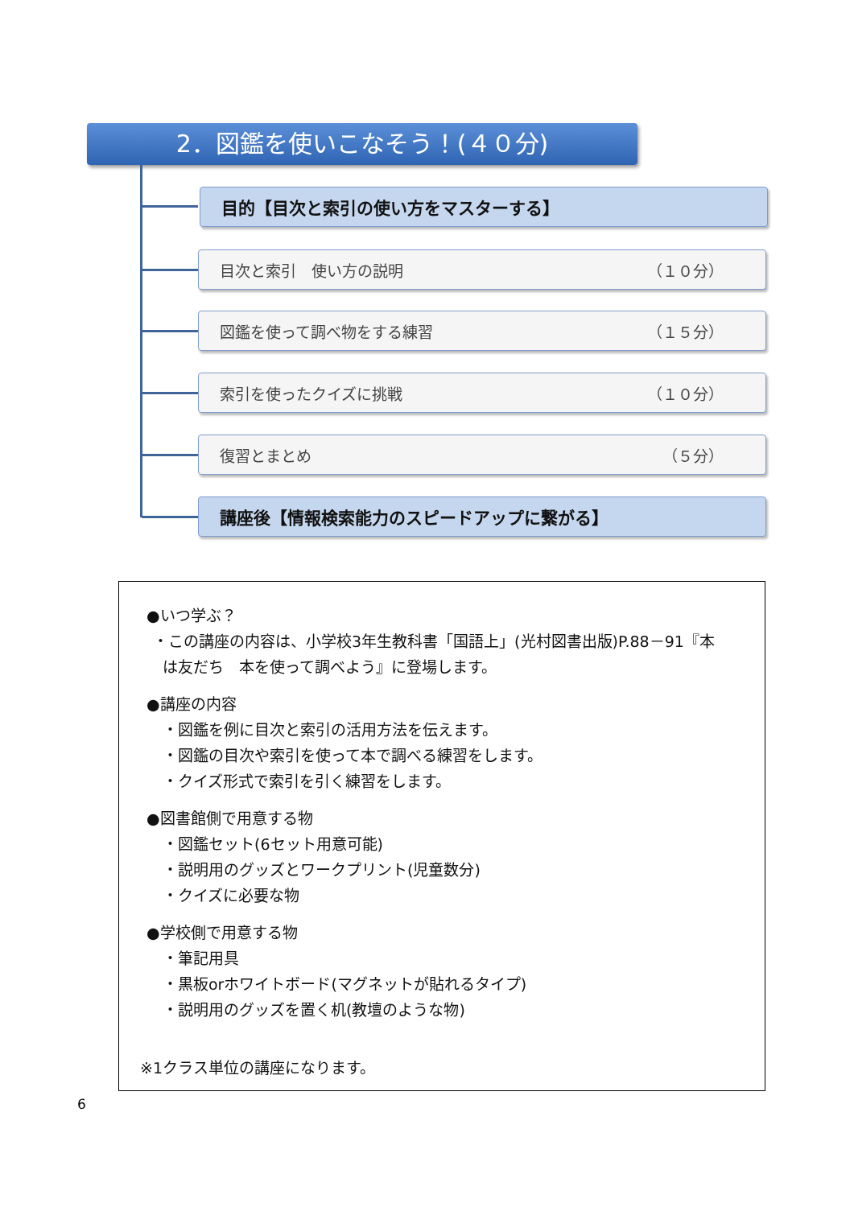2．図鑑を使いこなそう！(４０分)
目的【目次と索引の使い方をマスターする】
目次と索引　使い方の説明 （１０分）
図鑑を使って調べ物をする練習 （１５分）
索引を使ったクイズに挑戦 （１０分）
復習とまとめ （５分）
講座後【情報検索能力のスピードアップに繋がる】
●いつ学ぶ？
・この講座の内容は、小学校3年生教科書「国語上」(光村図書出版)P.88－91『本
は友だち　本を使って調べよう』に登場します。
●講座の内容
・図鑑を例に目次と索引の活用方法を伝えます。
・図鑑の目次や索引を使って本で調べる練習をします。
・クイズ形式で索引を引く練習をします。
●図書館側で用意する物
・図鑑セット(6セット用意可能)
・説明用のグッズとワークプリント(児童数分)
・クイズに必要な物
●学校側で用意する物
・筆記用具
・黒板orホワイトボード(マグネットが貼れるタイプ)
・説明用のグッズを置く机(教壇のような物)
※1クラス単位の講座になります。
6